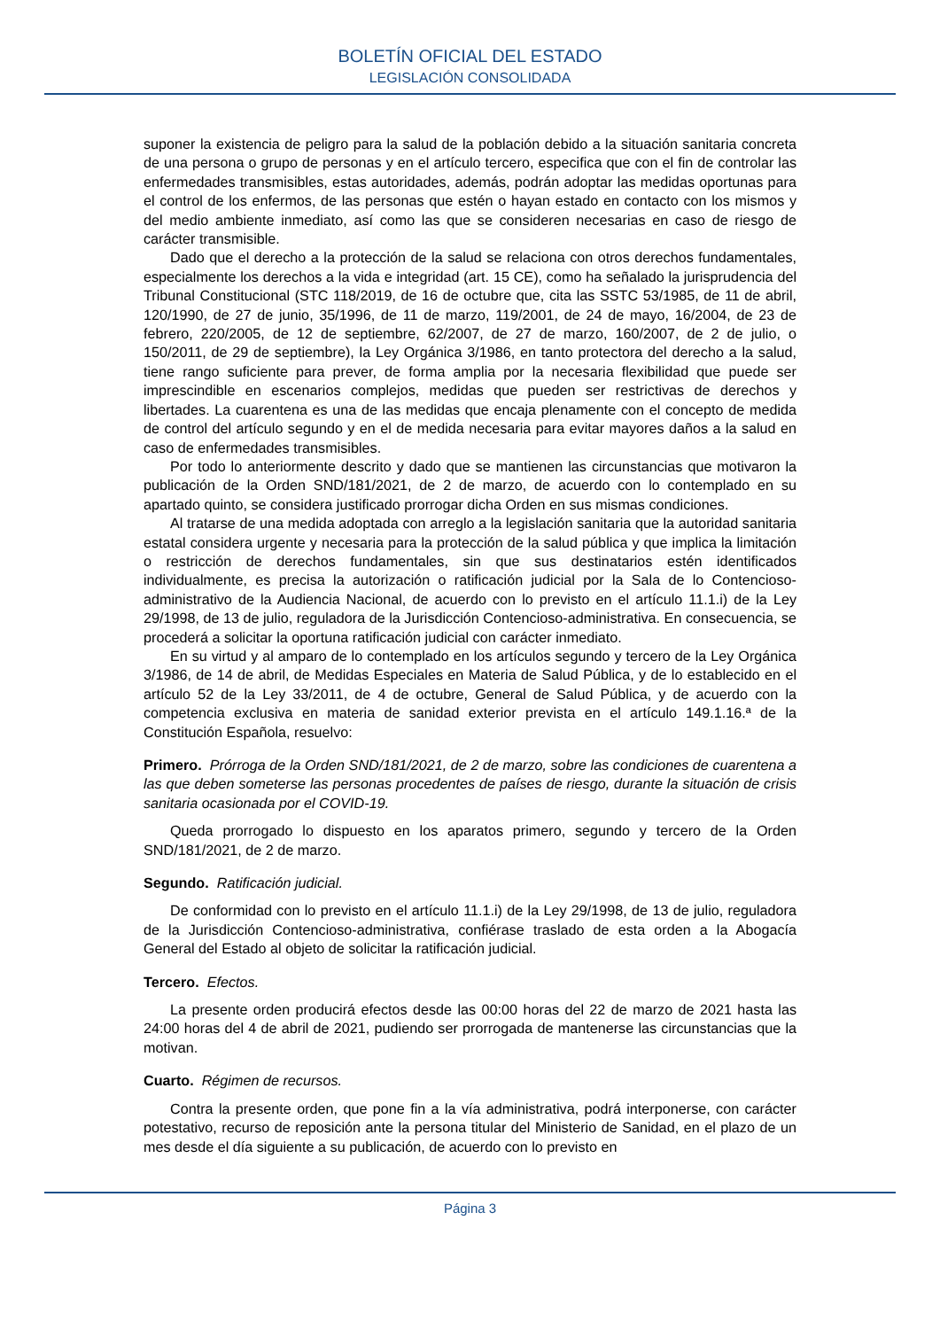BOLETÍN OFICIAL DEL ESTADO
LEGISLACIÓN CONSOLIDADA
suponer la existencia de peligro para la salud de la población debido a la situación sanitaria concreta de una persona o grupo de personas y en el artículo tercero, especifica que con el fin de controlar las enfermedades transmisibles, estas autoridades, además, podrán adoptar las medidas oportunas para el control de los enfermos, de las personas que estén o hayan estado en contacto con los mismos y del medio ambiente inmediato, así como las que se consideren necesarias en caso de riesgo de carácter transmisible.
Dado que el derecho a la protección de la salud se relaciona con otros derechos fundamentales, especialmente los derechos a la vida e integridad (art. 15 CE), como ha señalado la jurisprudencia del Tribunal Constitucional (STC 118/2019, de 16 de octubre que, cita las SSTC 53/1985, de 11 de abril, 120/1990, de 27 de junio, 35/1996, de 11 de marzo, 119/2001, de 24 de mayo, 16/2004, de 23 de febrero, 220/2005, de 12 de septiembre, 62/2007, de 27 de marzo, 160/2007, de 2 de julio, o 150/2011, de 29 de septiembre), la Ley Orgánica 3/1986, en tanto protectora del derecho a la salud, tiene rango suficiente para prever, de forma amplia por la necesaria flexibilidad que puede ser imprescindible en escenarios complejos, medidas que pueden ser restrictivas de derechos y libertades. La cuarentena es una de las medidas que encaja plenamente con el concepto de medida de control del artículo segundo y en el de medida necesaria para evitar mayores daños a la salud en caso de enfermedades transmisibles.
Por todo lo anteriormente descrito y dado que se mantienen las circunstancias que motivaron la publicación de la Orden SND/181/2021, de 2 de marzo, de acuerdo con lo contemplado en su apartado quinto, se considera justificado prorrogar dicha Orden en sus mismas condiciones.
Al tratarse de una medida adoptada con arreglo a la legislación sanitaria que la autoridad sanitaria estatal considera urgente y necesaria para la protección de la salud pública y que implica la limitación o restricción de derechos fundamentales, sin que sus destinatarios estén identificados individualmente, es precisa la autorización o ratificación judicial por la Sala de lo Contencioso-administrativo de la Audiencia Nacional, de acuerdo con lo previsto en el artículo 11.1.i) de la Ley 29/1998, de 13 de julio, reguladora de la Jurisdicción Contencioso-administrativa. En consecuencia, se procederá a solicitar la oportuna ratificación judicial con carácter inmediato.
En su virtud y al amparo de lo contemplado en los artículos segundo y tercero de la Ley Orgánica 3/1986, de 14 de abril, de Medidas Especiales en Materia de Salud Pública, y de lo establecido en el artículo 52 de la Ley 33/2011, de 4 de octubre, General de Salud Pública, y de acuerdo con la competencia exclusiva en materia de sanidad exterior prevista en el artículo 149.1.16.ª de la Constitución Española, resuelvo:
Primero. Prórroga de la Orden SND/181/2021, de 2 de marzo, sobre las condiciones de cuarentena a las que deben someterse las personas procedentes de países de riesgo, durante la situación de crisis sanitaria ocasionada por el COVID-19.
Queda prorrogado lo dispuesto en los aparatos primero, segundo y tercero de la Orden SND/181/2021, de 2 de marzo.
Segundo. Ratificación judicial.
De conformidad con lo previsto en el artículo 11.1.i) de la Ley 29/1998, de 13 de julio, reguladora de la Jurisdicción Contencioso-administrativa, confiérase traslado de esta orden a la Abogacía General del Estado al objeto de solicitar la ratificación judicial.
Tercero. Efectos.
La presente orden producirá efectos desde las 00:00 horas del 22 de marzo de 2021 hasta las 24:00 horas del 4 de abril de 2021, pudiendo ser prorrogada de mantenerse las circunstancias que la motivan.
Cuarto. Régimen de recursos.
Contra la presente orden, que pone fin a la vía administrativa, podrá interponerse, con carácter potestativo, recurso de reposición ante la persona titular del Ministerio de Sanidad, en el plazo de un mes desde el día siguiente a su publicación, de acuerdo con lo previsto en
Página 3